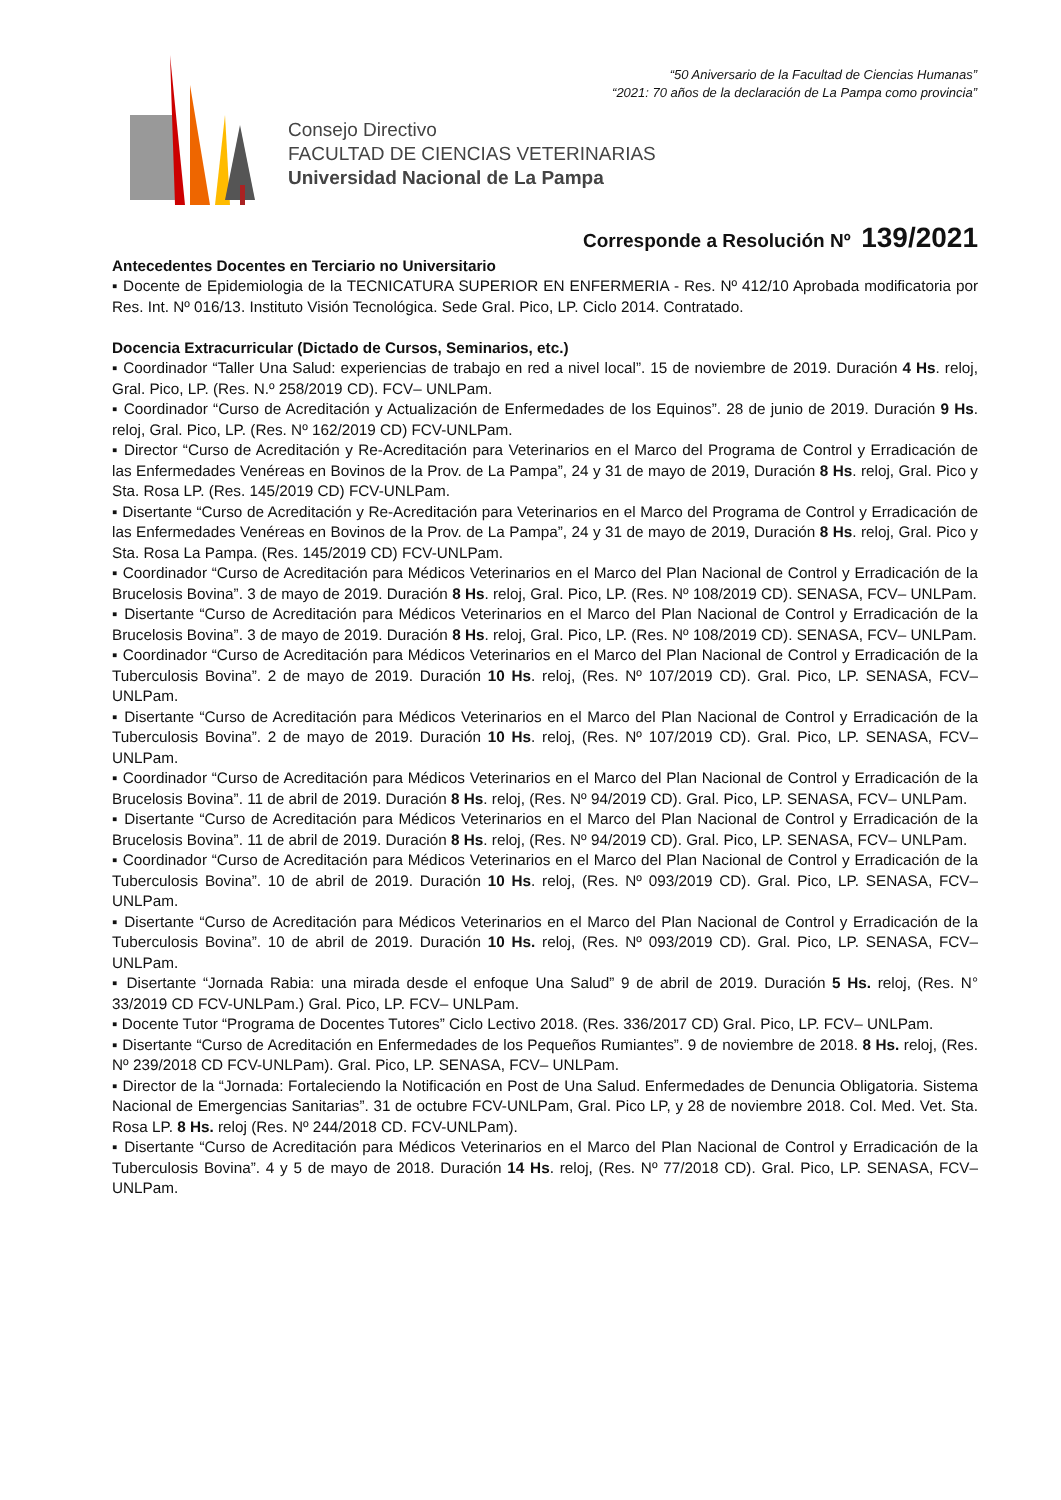“50 Aniversario de la Facultad de Ciencias Humanas”
“2021: 70 años de la declaración de La Pampa como provincia”
Consejo Directivo
FACULTAD DE CIENCIAS VETERINARIAS
Universidad Nacional de La Pampa
Corresponde a Resolución Nº 139/2021
Antecedentes Docentes en Terciario no Universitario
▪ Docente de Epidemiologia de la TECNICATURA SUPERIOR EN ENFERMERIA - Res. Nº 412/10 Aprobada modificatoria por Res. Int. Nº 016/13. Instituto Visión Tecnológica. Sede Gral. Pico, LP. Ciclo 2014. Contratado.
Docencia Extracurricular (Dictado de Cursos, Seminarios, etc.)
▪ Coordinador “Taller Una Salud: experiencias de trabajo en red a nivel local”. 15 de noviembre de 2019. Duración 4 Hs. reloj, Gral. Pico, LP. (Res. N.º 258/2019 CD). FCV– UNLPam.
▪ Coordinador “Curso de Acreditación y Actualización de Enfermedades de los Equinos”. 28 de junio de 2019. Duración 9 Hs. reloj, Gral. Pico, LP. (Res. Nº 162/2019 CD) FCV-UNLPam.
▪ Director “Curso de Acreditación y Re-Acreditación para Veterinarios en el Marco del Programa de Control y Erradicación de las Enfermedades Venéreas en Bovinos de la Prov. de La Pampa”, 24 y 31 de mayo de 2019, Duración 8 Hs. reloj, Gral. Pico y Sta. Rosa LP. (Res. 145/2019 CD) FCV-UNLPam.
▪ Disertante “Curso de Acreditación y Re-Acreditación para Veterinarios en el Marco del Programa de Control y Erradicación de las Enfermedades Venéreas en Bovinos de la Prov. de La Pampa”, 24 y 31 de mayo de 2019, Duración 8 Hs. reloj, Gral. Pico y Sta. Rosa La Pampa. (Res. 145/2019 CD) FCV-UNLPam.
▪ Coordinador “Curso de Acreditación para Médicos Veterinarios en el Marco del Plan Nacional de Control y Erradicación de la Brucelosis Bovina”. 3 de mayo de 2019. Duración 8 Hs. reloj, Gral. Pico, LP. (Res. Nº 108/2019 CD). SENASA, FCV– UNLPam.
▪ Disertante “Curso de Acreditación para Médicos Veterinarios en el Marco del Plan Nacional de Control y Erradicación de la Brucelosis Bovina”. 3 de mayo de 2019. Duración 8 Hs. reloj, Gral. Pico, LP. (Res. Nº 108/2019 CD). SENASA, FCV– UNLPam.
▪ Coordinador “Curso de Acreditación para Médicos Veterinarios en el Marco del Plan Nacional de Control y Erradicación de la Tuberculosis Bovina”. 2 de mayo de 2019. Duración 10 Hs. reloj, (Res. Nº 107/2019 CD). Gral. Pico, LP. SENASA, FCV– UNLPam.
▪ Disertante “Curso de Acreditación para Médicos Veterinarios en el Marco del Plan Nacional de Control y Erradicación de la Tuberculosis Bovina”. 2 de mayo de 2019. Duración 10 Hs. reloj, (Res. Nº 107/2019 CD). Gral. Pico, LP. SENASA, FCV– UNLPam.
▪ Coordinador “Curso de Acreditación para Médicos Veterinarios en el Marco del Plan Nacional de Control y Erradicación de la Brucelosis Bovina”. 11 de abril de 2019. Duración 8 Hs. reloj, (Res. Nº 94/2019 CD). Gral. Pico, LP. SENASA, FCV– UNLPam.
▪ Disertante “Curso de Acreditación para Médicos Veterinarios en el Marco del Plan Nacional de Control y Erradicación de la Brucelosis Bovina”. 11 de abril de 2019. Duración 8 Hs. reloj, (Res. Nº 94/2019 CD). Gral. Pico, LP. SENASA, FCV– UNLPam.
▪ Coordinador “Curso de Acreditación para Médicos Veterinarios en el Marco del Plan Nacional de Control y Erradicación de la Tuberculosis Bovina”. 10 de abril de 2019. Duración 10 Hs. reloj, (Res. Nº 093/2019 CD). Gral. Pico, LP. SENASA, FCV– UNLPam.
▪ Disertante “Curso de Acreditación para Médicos Veterinarios en el Marco del Plan Nacional de Control y Erradicación de la Tuberculosis Bovina”. 10 de abril de 2019. Duración 10 Hs. reloj, (Res. Nº 093/2019 CD). Gral. Pico, LP. SENASA, FCV– UNLPam.
▪ Disertante “Jornada Rabia: una mirada desde el enfoque Una Salud” 9 de abril de 2019. Duración 5 Hs. reloj, (Res. N° 33/2019 CD FCV-UNLPam.) Gral. Pico, LP. FCV– UNLPam.
▪ Docente Tutor “Programa de Docentes Tutores” Ciclo Lectivo 2018. (Res. 336/2017 CD) Gral. Pico, LP. FCV– UNLPam.
▪ Disertante “Curso de Acreditación en Enfermedades de los Pequeños Rumiantes”. 9 de noviembre de 2018. 8 Hs. reloj, (Res. Nº 239/2018 CD FCV-UNLPam). Gral. Pico, LP. SENASA, FCV– UNLPam.
▪ Director de la “Jornada: Fortaleciendo la Notificación en Post de Una Salud. Enfermedades de Denuncia Obligatoria. Sistema Nacional de Emergencias Sanitarias”. 31 de octubre FCV-UNLPam, Gral. Pico LP, y 28 de noviembre 2018. Col. Med. Vet. Sta. Rosa LP. 8 Hs. reloj (Res. Nº 244/2018 CD. FCV-UNLPam).
▪ Disertante “Curso de Acreditación para Médicos Veterinarios en el Marco del Plan Nacional de Control y Erradicación de la Tuberculosis Bovina”. 4 y 5 de mayo de 2018. Duración 14 Hs. reloj, (Res. Nº 77/2018 CD). Gral. Pico, LP. SENASA, FCV– UNLPam.